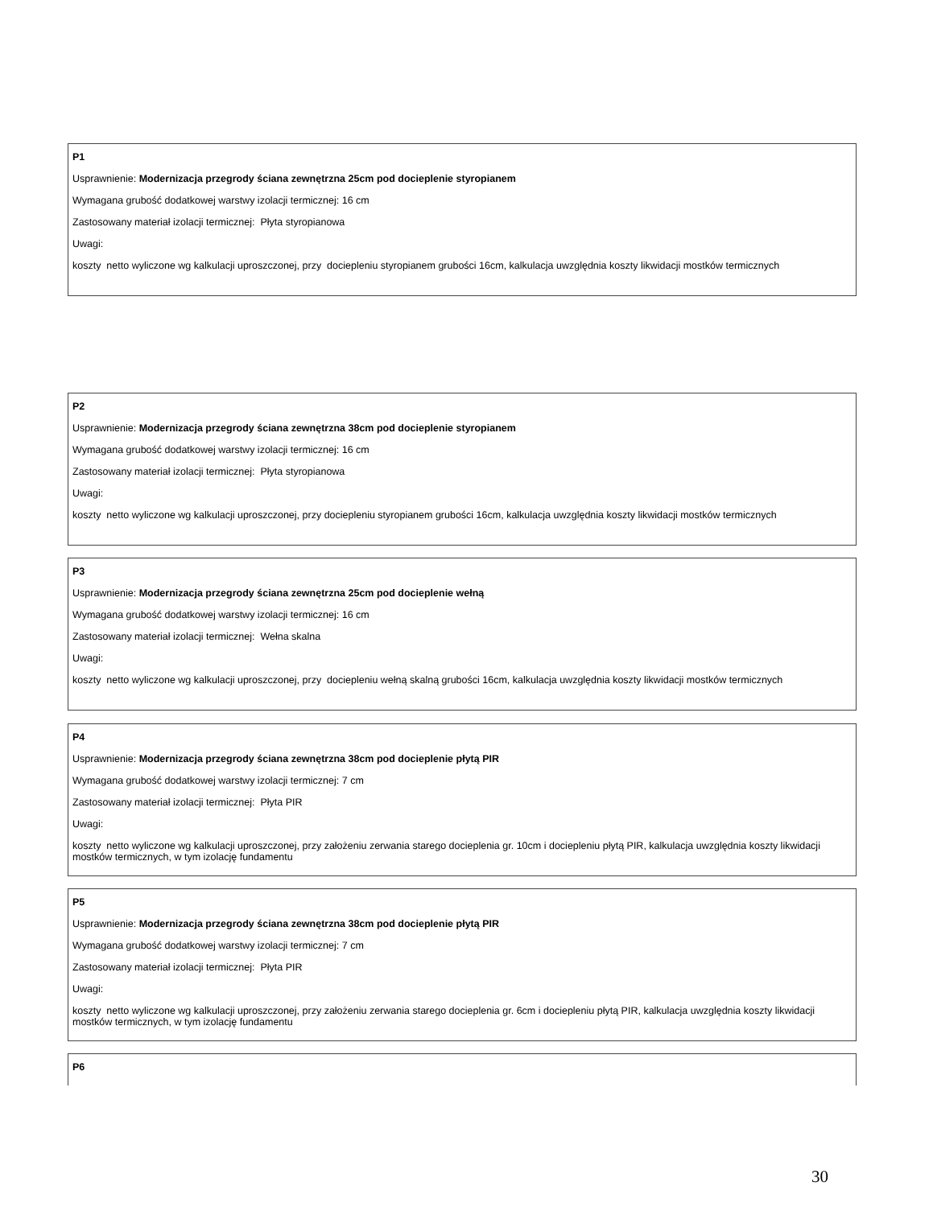P1
Usprawnienie: Modernizacja przegrody ściana zewnętrzna 25cm pod docieplenie styropianem
Wymagana grubość dodatkowej warstwy izolacji termicznej: 16 cm
Zastosowany materiał izolacji termicznej: Płyta styropianowa
Uwagi:
koszty netto wyliczone wg kalkulacji uproszczonej, przy dociepleniu styropianem grubości 16cm, kalkulacja uwzględnia koszty likwidacji mostków termicznych
P2
Usprawnienie: Modernizacja przegrody ściana zewnętrzna 38cm pod docieplenie styropianem
Wymagana grubość dodatkowej warstwy izolacji termicznej: 16 cm
Zastosowany materiał izolacji termicznej: Płyta styropianowa
Uwagi:
koszty netto wyliczone wg kalkulacji uproszczonej, przy dociepleniu styropianem grubości 16cm, kalkulacja uwzględnia koszty likwidacji mostków termicznych
P3
Usprawnienie: Modernizacja przegrody ściana zewnętrzna 25cm pod docieplenie wełną
Wymagana grubość dodatkowej warstwy izolacji termicznej: 16 cm
Zastosowany materiał izolacji termicznej: Wełna skalna
Uwagi:
koszty netto wyliczone wg kalkulacji uproszczonej, przy dociepleniu wełną skalną grubości 16cm, kalkulacja uwzględnia koszty likwidacji mostków termicznych
P4
Usprawnienie: Modernizacja przegrody ściana zewnętrzna 38cm pod docieplenie płytą PIR
Wymagana grubość dodatkowej warstwy izolacji termicznej: 7 cm
Zastosowany materiał izolacji termicznej: Płyta PIR
Uwagi:
koszty netto wyliczone wg kalkulacji uproszczonej, przy założeniu zerwania starego docieplenia gr. 10cm i dociepleniu płytą PIR, kalkulacja uwzględnia koszty likwidacji mostków termicznych, w tym izolację fundamentu
P5
Usprawnienie: Modernizacja przegrody ściana zewnętrzna 38cm pod docieplenie płytą PIR
Wymagana grubość dodatkowej warstwy izolacji termicznej: 7 cm
Zastosowany materiał izolacji termicznej: Płyta PIR
Uwagi:
koszty netto wyliczone wg kalkulacji uproszczonej, przy założeniu zerwania starego docieplenia gr. 6cm i dociepleniu płytą PIR, kalkulacja uwzględnia koszty likwidacji mostków termicznych, w tym izolację fundamentu
P6
30